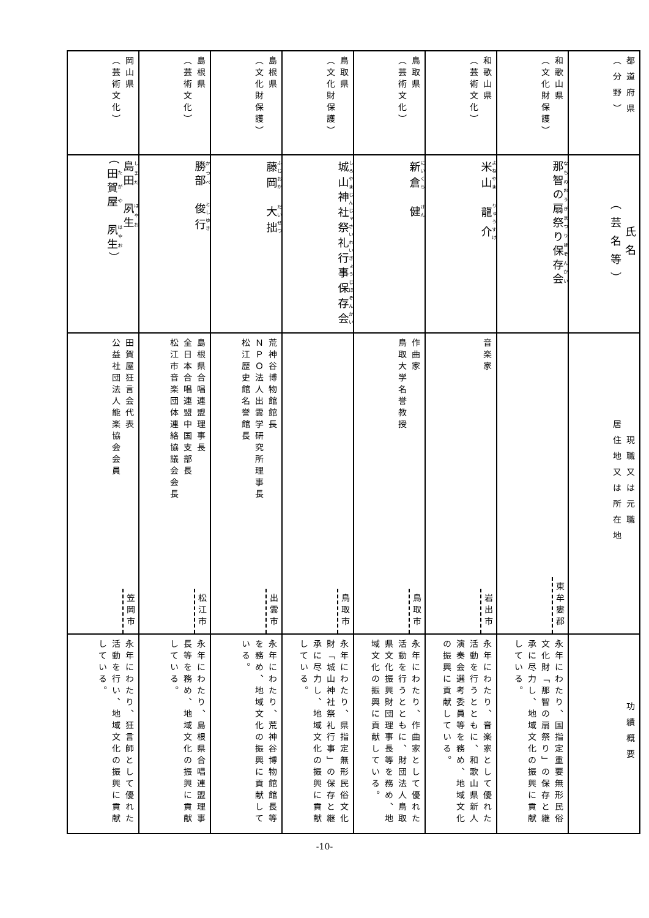| 都道府県 （分野） | 氏名 （芸名等） | 現職又は元職 居住地又は所在地 | 功績概要 |
| 和歌山県 （文化財保護） | 那智の扇祭り保存会 | 東牟婁郡 | 永年にわたり、国指定重要無形民俗文化財「那智の扇祭り」の保存と継承に尽力し、地域文化の振興に貢献している。 |
| 和歌山県 （芸術文化） | 米山 龍介 | 音楽家 岩出市 | 永年にわたり、音楽家として優れた活動を行うとともに、和歌山県新人演奏会選考委員等を務め、地域文化の振興に貢献している。 |
| 鳥取県 （芸術文化） | 新倉 健 | 作曲家 鳥取大学名誉教授 鳥取市 | 永年にわたり、作曲家として優れた活動を行うとともに、財団法人鳥取県文化振興財団理事長等を務め、地域文化の振興に貢献している。 |
| 鳥取県 （文化財保護） | 城山神社祭礼行事保存会 | 鳥取市 | 永年にわたり、県指定無形民俗文化財「城山神社祭礼行事」の保存と継承に尽力し、地域文化の振興に貢献している。 |
| 島根県 （文化財保護） | 藤岡 大拙 | 荒神谷博物館館長 ＮＰＯ法人出雲学研究所理事長 松江歴史館名誉館長 出雲市 | 永年にわたり、荒神谷博物館館長等を務め、地域文化の振興に貢献している。 |
| 島根県 （芸術文化） | 勝部 俊行 | 島根県合唱連盟理事長 全日本合唱連盟中国支部長 松江市音楽団体連絡協議会会長 松江市 | 永年にわたり、島根県合唱連盟理事長等を務め、地域文化の振興に貢献している。 |
| 岡山県 （芸術文化） | 島田 夙生 （ 田賀屋 夙生 ） | 田賀屋狂言会代表 公益社団法人能楽協会会員 笠岡市 | 永年にわたり、狂言師として優れた活動を行い、地域文化の振興に貢献している。 |
-10-